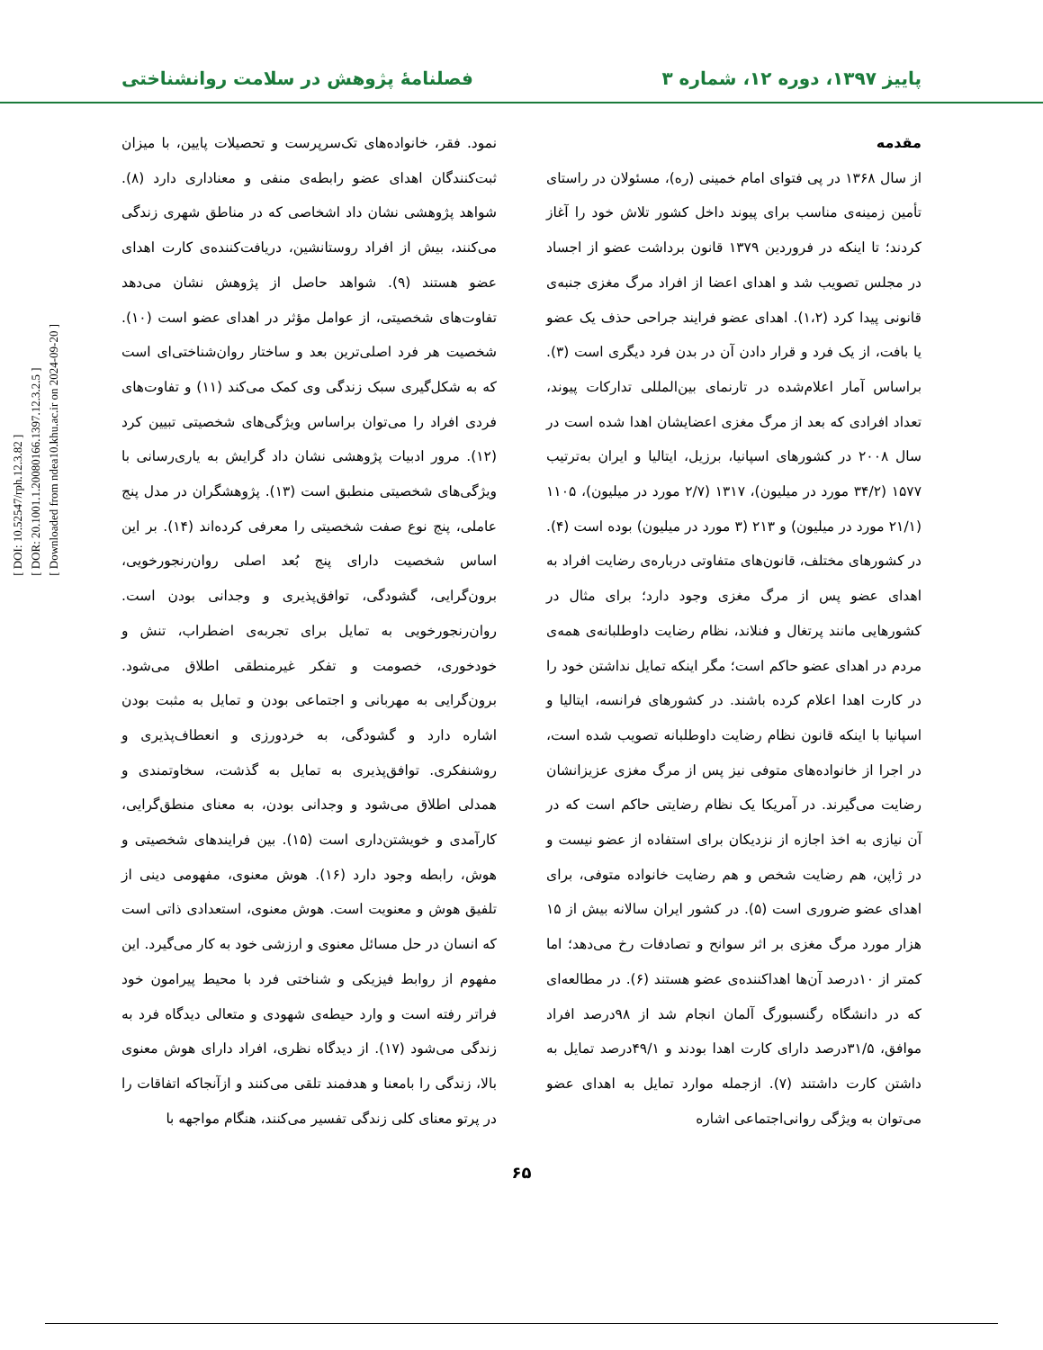[ DOI: 10.52547/rph.12.3.82 ]
[ DOR: 20.1001.1.20080166.1397.12.3.2.5 ]
[ Downloaded from ndea10.khu.ac.ir on 2024-09-20 ]
پاییز ۱۳۹۷، دوره ۱۲، شماره ۳ فصلنامهٔ پژوهش در سلامت روانشناختی
مقدمه
از سال ۱۳۶۸ در پی فتوای امام خمینی (ره)، مسئولان در راستای تأمین زمینه‌ی مناسب برای پیوند داخل کشور تلاش خود را آغاز کردند؛ تا اینکه در فروردین ۱۳۷۹ قانون برداشت عضو از اجساد در مجلس تصویب شد و اهدای اعضا از افراد مرگ مغزی جنبه‌ی قانونی پیدا کرد (۱،۲). اهدای عضو فرایند جراحی حذف یک عضو یا بافت، از یک فرد و قرار دادن آن در بدن فرد دیگری است (۳). براساس آمار اعلام‌شده در تارنمای بین‌المللی تدارکات پیوند، تعداد افرادی که بعد از مرگ مغزی اعضایشان اهدا شده است در سال ۲۰۰۸ در کشورهای اسپانیا، برزیل، ایتالیا و ایران به‌ترتیب ۱۵۷۷ (۳۴/۲ مورد در میلیون)، ۱۳۱۷ (۲/۷ مورد در میلیون)، ۱۱۰۵ (۲۱/۱ مورد در میلیون) و ۲۱۳ (۳ مورد در میلیون) بوده است (۴). در کشورهای مختلف، قانون‌های متفاوتی درباره‌ی رضایت افراد به اهدای عضو پس از مرگ مغزی وجود دارد؛ برای مثال در کشورهایی مانند پرتغال و فنلاند، نظام رضایت داوطلبانه‌ی همه‌ی مردم در اهدای عضو حاکم است؛ مگر اینکه تمایل نداشتن خود را در کارت اهدا اعلام کرده باشند. در کشورهای فرانسه، ایتالیا و اسپانیا با اینکه قانون نظام رضایت داوطلبانه تصویب شده است، در اجرا از خانواده‌های متوفی نیز پس از مرگ مغزی عزیزانشان رضایت می‌گیرند. در آمریکا یک نظام رضایتی حاکم است که در آن نیازی به اخذ اجازه از نزدیکان برای استفاده از عضو نیست و در ژاپن، هم رضایت شخص و هم رضایت خانواده متوفی، برای اهدای عضو ضروری است (۵). در کشور ایران سالانه بیش از ۱۵ هزار مورد مرگ مغزی بر اثر سوانح و تصادفات رخ می‌دهد؛ اما کمتر از ۱۰درصد آن‌ها اهداکننده‌ی عضو هستند (۶). در مطالعه‌ای که در دانشگاه رگنسبورگ آلمان انجام شد از ۹۸درصد افراد موافق، ۳۱/۵درصد دارای کارت اهدا بودند و ۴۹/۱درصد تمایل به داشتن کارت داشتند (۷). ازجمله موارد تمایل به اهدای عضو می‌توان به ویژگی روانی‌اجتماعی اشاره
نمود. فقر، خانواده‌های تک‌سرپرست و تحصیلات پایین، با میزان ثبت‌کنندگان اهدای عضو رابطه‌ی منفی و معناداری دارد (۸). شواهد پژوهشی نشان داد اشخاصی که در مناطق شهری زندگی می‌کنند، بیش از افراد روستانشین، دریافت‌کننده‌ی کارت اهدای عضو هستند (۹). شواهد حاصل از پژوهش نشان می‌دهد تفاوت‌های شخصیتی، از عوامل مؤثر در اهدای عضو است (۱۰). شخصیت هر فرد اصلی‌ترین بعد و ساختار روان‌شناختی‌ای است که به شکل‌گیری سبک زندگی وی کمک می‌کند (۱۱) و تفاوت‌های فردی افراد را می‌توان براساس ویژگی‌های شخصیتی تبیین کرد (۱۲). مرور ادبیات پژوهشی نشان داد گرایش به یاری‌رسانی با ویژگی‌های شخصیتی منطبق است (۱۳). پژوهشگران در مدل پنج عاملی، پنج نوع صفت شخصیتی را معرفی کرده‌اند (۱۴). بر این اساس شخصیت دارای پنج بُعد اصلی روان‌رنجورخویی، برون‌گرایی، گشودگی، توافق‌پذیری و وجدانی بودن است. روان‌رنجورخویی به تمایل برای تجربه‌ی اضطراب، تنش و خودخوری، خصومت و تفکر غیرمنطقی اطلاق می‌شود. برون‌گرایی به مهربانی و اجتماعی بودن و تمایل به مثبت بودن اشاره دارد و گشودگی، به خردورزی و انعطاف‌پذیری و روشنفکری. توافق‌پذیری به تمایل به گذشت، سخاوتمندی و همدلی اطلاق می‌شود و وجدانی بودن، به معنای منطق‌گرایی، کارآمدی و خویشتن‌داری است (۱۵). بین فرایندهای شخصیتی و هوش، رابطه وجود دارد (۱۶). هوش معنوی، مفهومی دینی از تلفیق هوش و معنویت است. هوش معنوی، استعدادی ذاتی است که انسان در حل مسائل معنوی و ارزشی خود به کار می‌گیرد. این مفهوم از روابط فیزیکی و شناختی فرد با محیط پیرامون خود فراتر رفته است و وارد حیطه‌ی شهودی و متعالی دیدگاه فرد به زندگی می‌شود (۱۷). از دیدگاه نظری، افراد دارای هوش معنوی بالا، زندگی را بامعنا و هدفمند تلقی می‌کنند و ازآنجاکه اتفاقات را در پرتو معنای کلی زندگی تفسیر می‌کنند، هنگام مواجهه با
۶۵